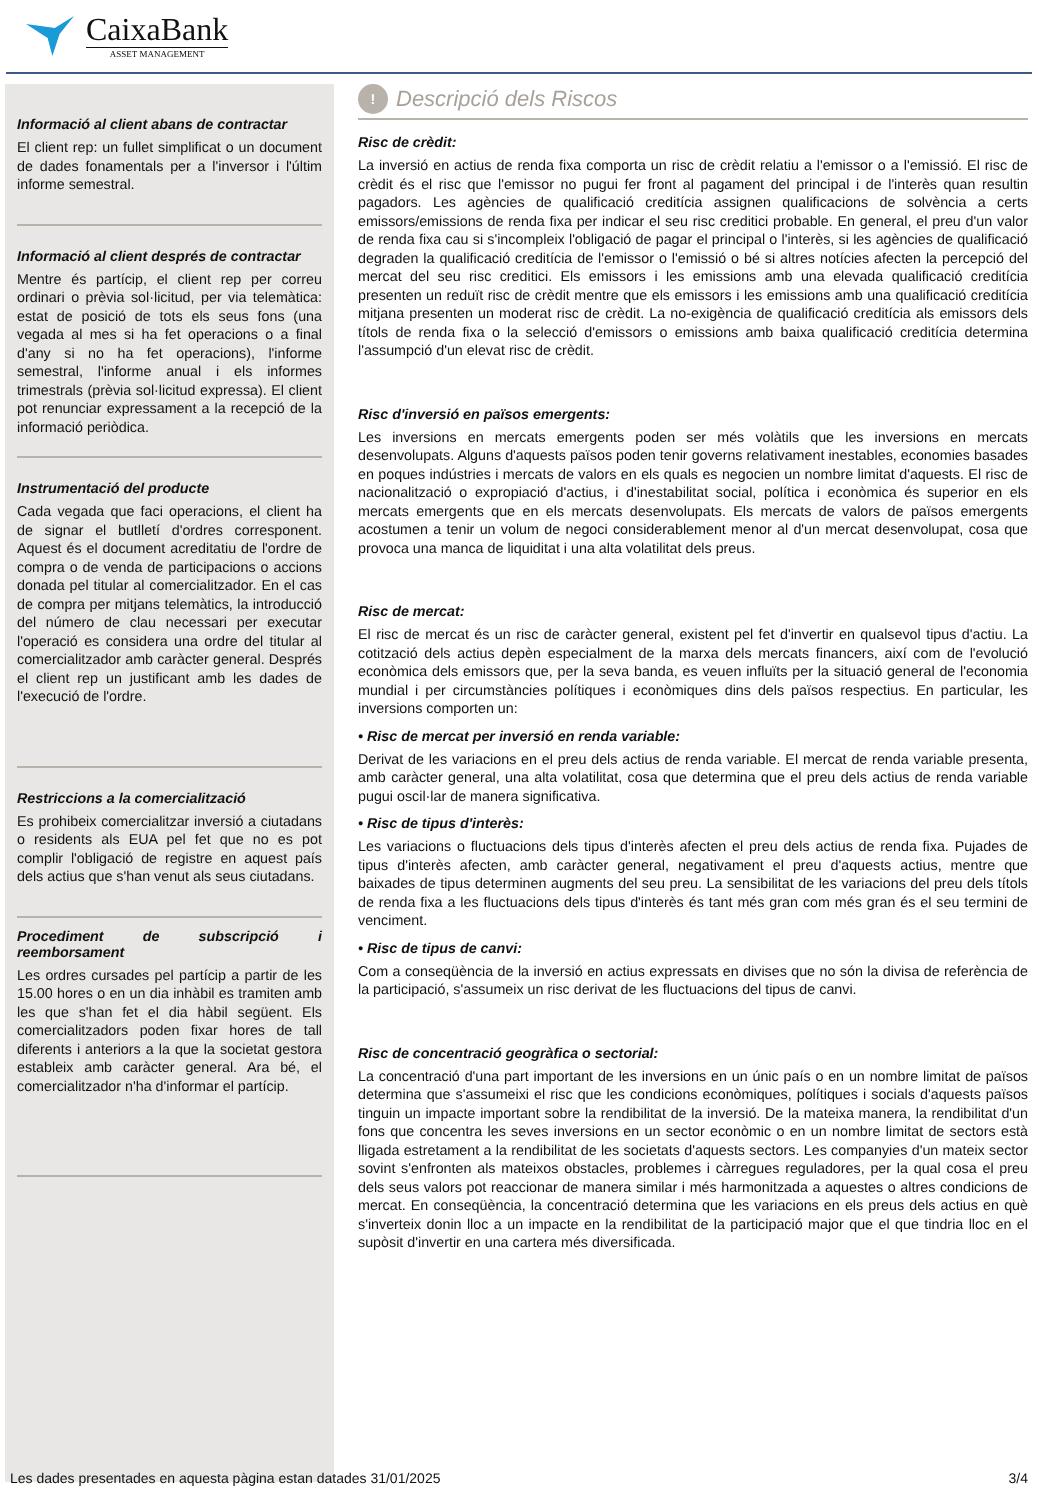CaixaBank
ASSET MANAGEMENT
Informació al client abans de contractar
El client rep: un fullet simplificat o un document de dades fonamentals per a l'inversor i l'últim informe semestral.
Informació al client després de contractar
Mentre és partícip, el client rep per correu ordinari o prèvia sol·licitud, per via telemàtica: estat de posició de tots els seus fons (una vegada al mes si ha fet operacions o a final d'any si no ha fet operacions), l'informe semestral, l'informe anual i els informes trimestrals (prèvia sol·licitud expressa). El client pot renunciar expressament a la recepció de la informació periòdica.
Instrumentació del producte
Cada vegada que faci operacions, el client ha de signar el butlletí d'ordres corresponent. Aquest és el document acreditatiu de l'ordre de compra o de venda de participacions o accions donada pel titular al comercialitzador. En el cas de compra per mitjans telemàtics, la introducció del número de clau necessari per executar l'operació es considera una ordre del titular al comercialitzador amb caràcter general. Després el client rep un justificant amb les dades de l'execució de l'ordre.
Restriccions a la comercialització
Es prohibeix comercialitzar inversió a ciutadans o residents als EUA pel fet que no es pot complir l'obligació de registre en aquest país dels actius que s'han venut als seus ciutadans.
Procediment de subscripció i reemborsament
Les ordres cursades pel partícip a partir de les 15.00 hores o en un dia inhàbil es tramiten amb les que s'han fet el dia hàbil següent. Els comercialitzadors poden fixar hores de tall diferents i anteriors a la que la societat gestora estableix amb caràcter general. Ara bé, el comercialitzador n'ha d'informar el partícip.
!
Descripció dels Riscos
Risc de crèdit:
La inversió en actius de renda fixa comporta un risc de crèdit relatiu a l'emissor o a l'emissió. El risc de crèdit és el risc que l'emissor no pugui fer front al pagament del principal i de l'interès quan resultin pagadors. Les agències de qualificació creditícia assignen qualificacions de solvència a certs emissors/emissions de renda fixa per indicar el seu risc creditici probable. En general, el preu d'un valor de renda fixa cau si s'incompleix l'obligació de pagar el principal o l'interès, si les agències de qualificació degraden la qualificació creditícia de l'emissor o l'emissió o bé si altres notícies afecten la percepció del mercat del seu risc creditici. Els emissors i les emissions amb una elevada qualificació creditícia presenten un reduït risc de crèdit mentre que els emissors i les emissions amb una qualificació creditícia mitjana presenten un moderat risc de crèdit. La no-exigència de qualificació creditícia als emissors dels títols de renda fixa o la selecció d'emissors o emissions amb baixa qualificació creditícia determina l'assumpció d'un elevat risc de crèdit.
Risc d'inversió en països emergents:
Les inversions en mercats emergents poden ser més volàtils que les inversions en mercats desenvolupats. Alguns d'aquests països poden tenir governs relativament inestables, economies basades en poques indústries i mercats de valors en els quals es negocien un nombre limitat d'aquests. El risc de nacionalització o expropiació d'actius, i d'inestabilitat social, política i econòmica és superior en els mercats emergents que en els mercats desenvolupats. Els mercats de valors de països emergents acostumen a tenir un volum de negoci considerablement menor al d'un mercat desenvolupat, cosa que provoca una manca de liquiditat i una alta volatilitat dels preus.
Risc de mercat:
El risc de mercat és un risc de caràcter general, existent pel fet d'invertir en qualsevol tipus d'actiu. La cotització dels actius depèn especialment de la marxa dels mercats financers, així com de l'evolució econòmica dels emissors que, per la seva banda, es veuen influïts per la situació general de l'economia mundial i per circumstàncies polítiques i econòmiques dins dels països respectius. En particular, les inversions comporten un:
• Risc de mercat per inversió en renda variable:
Derivat de les variacions en el preu dels actius de renda variable. El mercat de renda variable presenta, amb caràcter general, una alta volatilitat, cosa que determina que el preu dels actius de renda variable pugui oscil·lar de manera significativa.
• Risc de tipus d'interès:
Les variacions o fluctuacions dels tipus d'interès afecten el preu dels actius de renda fixa. Pujades de tipus d'interès afecten, amb caràcter general, negativament el preu d'aquests actius, mentre que baixades de tipus determinen augments del seu preu. La sensibilitat de les variacions del preu dels títols de renda fixa a les fluctuacions dels tipus d'interès és tant més gran com més gran és el seu termini de venciment.
• Risc de tipus de canvi:
Com a conseqüència de la inversió en actius expressats en divises que no són la divisa de referència de la participació, s'assumeix un risc derivat de les fluctuacions del tipus de canvi.
Risc de concentració geogràfica o sectorial:
La concentració d'una part important de les inversions en un únic país o en un nombre limitat de països determina que s'assumeixi el risc que les condicions econòmiques, polítiques i socials d'aquests països tinguin un impacte important sobre la rendibilitat de la inversió. De la mateixa manera, la rendibilitat d'un fons que concentra les seves inversions en un sector econòmic o en un nombre limitat de sectors està lligada estretament a la rendibilitat de les societats d'aquests sectors. Les companyies d'un mateix sector sovint s'enfronten als mateixos obstacles, problemes i càrregues reguladores, per la qual cosa el preu dels seus valors pot reaccionar de manera similar i més harmonitzada a aquestes o altres condicions de mercat. En conseqüència, la concentració determina que les variacions en els preus dels actius en què s'inverteix donin lloc a un impacte en la rendibilitat de la participació major que el que tindria lloc en el supòsit d'invertir en una cartera més diversificada.
Les dades presentades en aquesta pàgina estan datades 31/01/2025 3/4